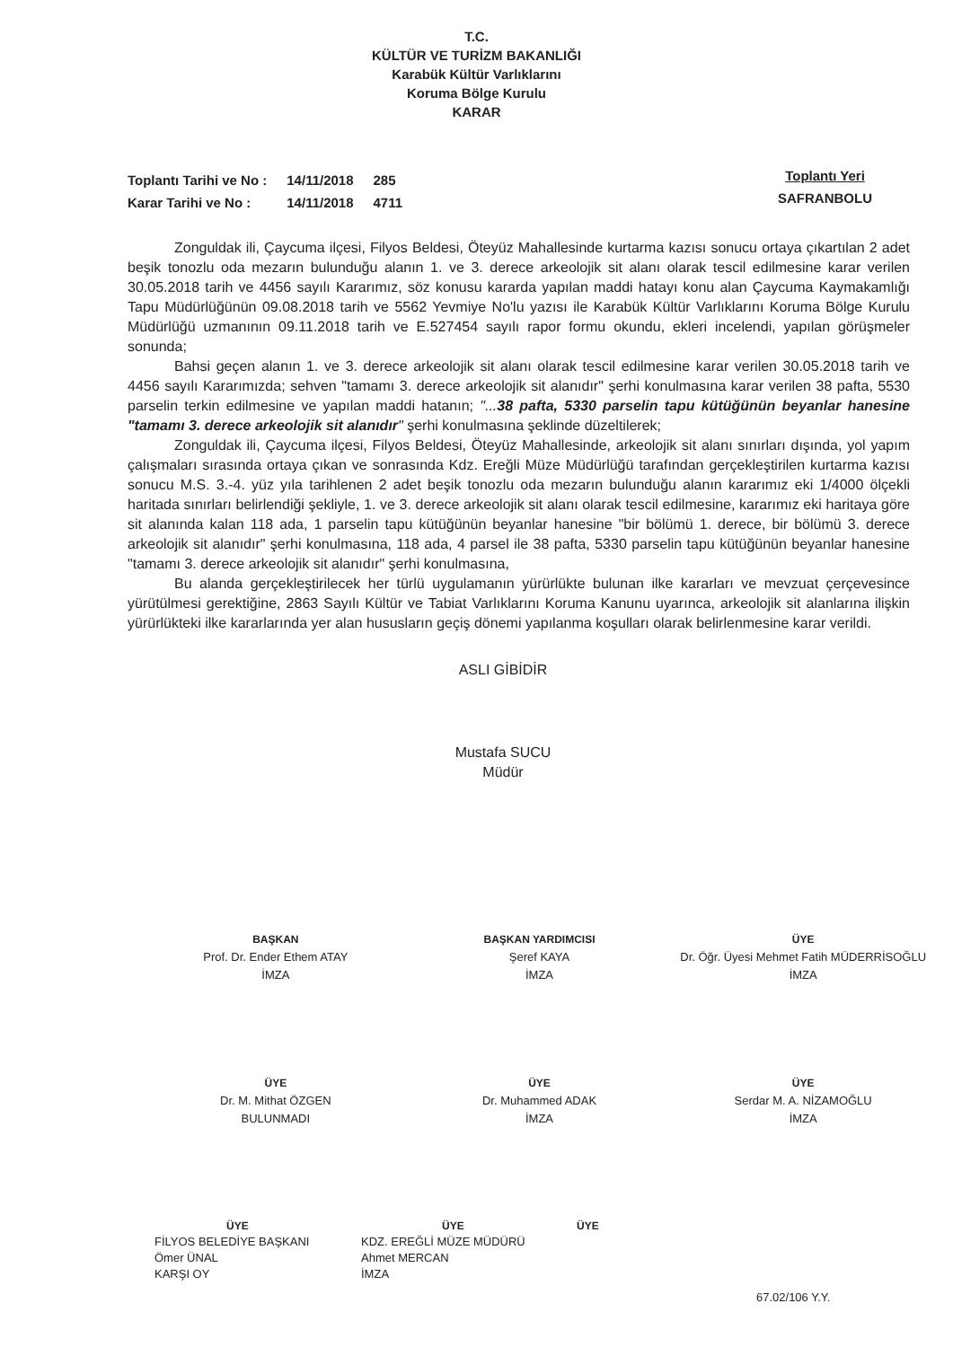T.C.
KÜLTÜR VE TURİZM BAKANLIĞI
Karabük Kültür Varlıklarını
Koruma Bölge Kurulu
KARAR
| Toplantı Tarihi ve No : | 14/11/2018 | 285 |
| Karar Tarihi ve No : | 14/11/2018 | 4711 |
Toplantı Yeri
SAFRANBOLU
Zonguldak ili, Çaycuma ilçesi, Filyos Beldesi, Öteyüz Mahallesinde kurtarma kazısı sonucu ortaya çıkartılan 2 adet beşik tonozlu oda mezarın bulunduğu alanın 1. ve 3. derece arkeolojik sit alanı olarak tescil edilmesine karar verilen 30.05.2018 tarih ve 4456 sayılı Kararımız, söz konusu kararda yapılan maddi hatayı konu alan Çaycuma Kaymakamlığı Tapu Müdürlüğünün 09.08.2018 tarih ve 5562 Yevmiye No'lu yazısı ile Karabük Kültür Varlıklarını Koruma Bölge Kurulu Müdürlüğü uzmanının 09.11.2018 tarih ve E.527454 sayılı rapor formu okundu, ekleri incelendi, yapılan görüşmeler sonunda;
Bahsi geçen alanın 1. ve 3. derece arkeolojik sit alanı olarak tescil edilmesine karar verilen 30.05.2018 tarih ve 4456 sayılı Kararımızda; sehven "tamamı 3. derece arkeolojik sit alanıdır" şerhi konulmasına karar verilen 38 pafta, 5530 parselin terkin edilmesine ve yapılan maddi hatanın; "...38 pafta, 5330 parselin tapu kütüğünün beyanlar hanesine "tamamı 3. derece arkeolojik sit alanıdır" şerhi konulmasına şeklinde düzeltilerek;
Zonguldak ili, Çaycuma ilçesi, Filyos Beldesi, Öteyüz Mahallesinde, arkeolojik sit alanı sınırları dışında, yol yapım çalışmaları sırasında ortaya çıkan ve sonrasında Kdz. Ereğli Müze Müdürlüğü tarafından gerçekleştirilen kurtarma kazısı sonucu M.S. 3.-4. yüz yıla tarihlenen 2 adet beşik tonozlu oda mezarın bulunduğu alanın kararımız eki 1/4000 ölçekli haritada sınırları belirlendiği şekliyle, 1. ve 3. derece arkeolojik sit alanı olarak tescil edilmesine, kararımız eki haritaya göre sit alanında kalan 118 ada, 1 parselin tapu kütüğünün beyanlar hanesine "bir bölümü 1. derece, bir bölümü 3. derece arkeolojik sit alanıdır" şerhi konulmasına, 118 ada, 4 parsel ile 38 pafta, 5330 parselin tapu kütüğünün beyanlar hanesine "tamamı 3. derece arkeolojik sit alanıdır" şerhi konulmasına,
Bu alanda gerçekleştirilecek her türlü uygulamanın yürürlükte bulunan ilke kararları ve mevzuat çerçevesince yürütülmesi gerektiğine, 2863 Sayılı Kültür ve Tabiat Varlıklarını Koruma Kanunu uyarınca, arkeolojik sit alanlarına ilişkin yürürlükteki ilke kararlarında yer alan hususların geçiş dönemi yapılanma koşulları olarak belirlenmesine karar verildi.
ASLI GİBİDİR
Mustafa SUCU
Müdür
BAŞKAN
Prof. Dr. Ender Ethem ATAY
İMZA
BAŞKAN YARDIMCISI
Şeref KAYA
İMZA
ÜYE
Dr. Öğr. Üyesi Mehmet Fatih MÜDERRİSOĞLU
İMZA
ÜYE
Dr. M. Mithat ÖZGEN
BULUNMADI
ÜYE
Dr. Muhammed ADAK
İMZA
ÜYE
Serdar M. A. NİZAMOĞLU
İMZA
ÜYE
FİLYOS BELEDİYE BAŞKANI
Ömer ÜNAL
KARŞI OY
ÜYE
KDZ. EREĞLİ MÜZE MÜDÜRÜ
Ahmet MERCAN
İMZA
ÜYE
67.02/106 Y.Y.